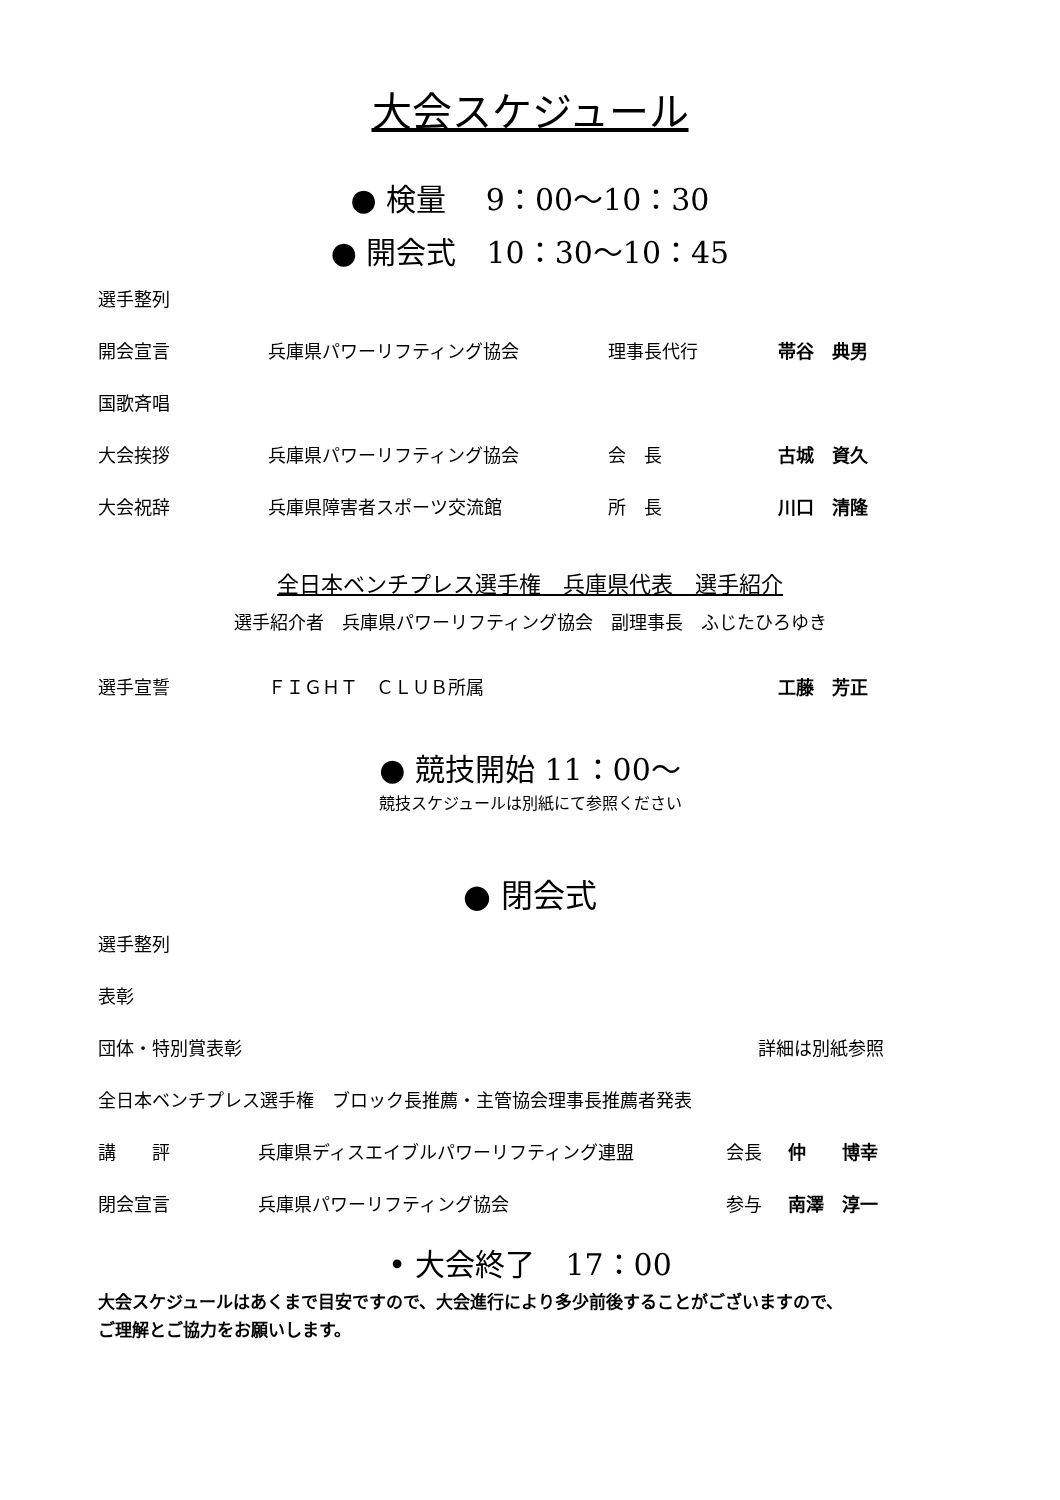大会スケジュール
● 検量　 9：00〜10：30
● 開会式　10：30〜10：45
選手整列
開会宣言 兵庫県パワーリフティング協会 理事長代行 帯谷　典男
国歌斉唱
大会挨拶 兵庫県パワーリフティング協会 会　長 古城　資久
大会祝辞 兵庫県障害者スポーツ交流館 所　長 川口　清隆
全日本ベンチプレス選手権　兵庫県代表　選手紹介
選手紹介者　兵庫県パワーリフティング協会　副理事長　ふじたひろゆき
選手宣誓 ＦＩＧＨＴ　ＣＬＵＢ所属 工藤　芳正
● 競技開始 11：00〜
競技スケジュールは別紙にて参照ください
● 閉会式
選手整列
表彰
団体・特別賞表彰 詳細は別紙参照
全日本ベンチプレス選手権　ブロック長推薦・主管協会理事長推薦者発表
講　　評 兵庫県ディスエイブルパワーリフティング連盟 会長 仲　　博幸
閉会宣言 兵庫県パワーリフティング協会 参与 南澤　淳一
• 大会終了　17：00
大会スケジュールはあくまで目安ですので、大会進行により多少前後することがございますので、
ご理解とご協力をお願いします。